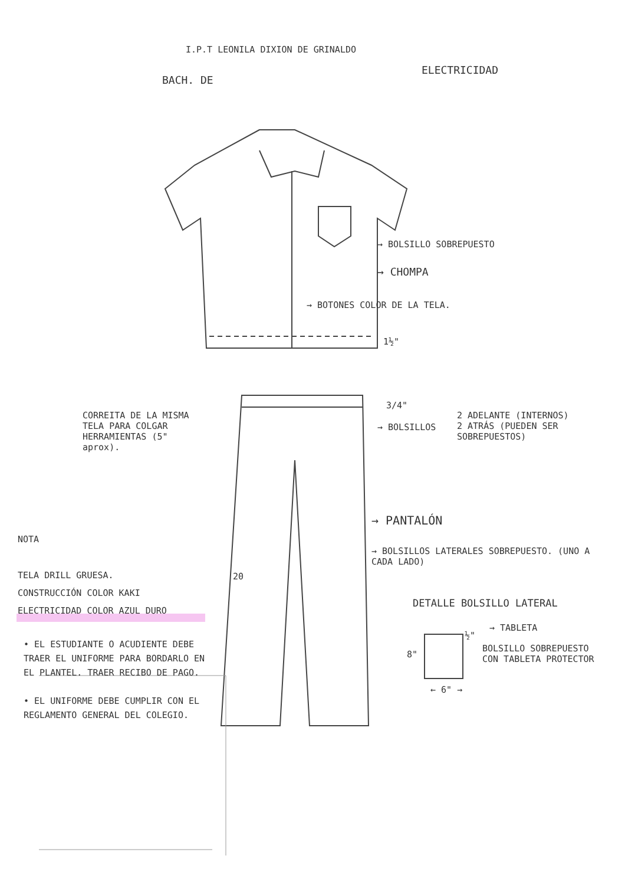I.P.T LEONILA DIXION DE GRINALDO
BACH. DE
ELECTRICIDAD
→ BOLSILLO SOBREPUESTO
→ CHOMPA
→ BOTONES COLOR DE LA TELA.
1½"
CORREITA DE LA MISMA TELA PARA COLGAR HERRAMIENTAS (5" aprox).
3/4"
→ BOLSILLOS
2 ADELANTE (INTERNOS)
2 ATRÁS (PUEDEN SER SOBREPUESTOS)
→ PANTALÓN
NOTA
→ BOLSILLOS LATERALES SOBREPUESTO. (UNO A CADA LADO)
20
TELA DRILL GRUESA.
CONSTRUCCIÓN COLOR KAKI
ELECTRICIDAD COLOR AZUL DURO
DETALLE BOLSILLO LATERAL
→ TABLETA
½"
BOLSILLO SOBREPUESTO CON TABLETA PROTECTOR
8"
← 6" →
• EL ESTUDIANTE O ACUDIENTE DEBE TRAER EL UNIFORME PARA BORDARLO EN EL PLANTEL. TRAER RECIBO DE PAGO.
• EL UNIFORME DEBE CUMPLIR CON EL REGLAMENTO GENERAL DEL COLEGIO.